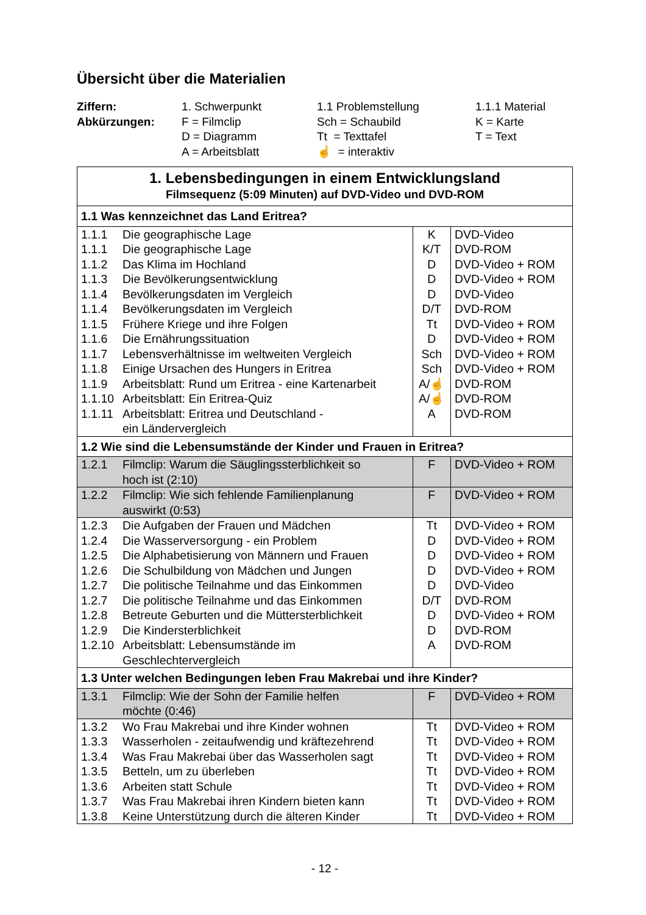Übersicht über die Materialien
| Ziffern: | 1. Schwerpunkt | 1.1 Problemstellung | 1.1.1 Material |
| Abkürzungen: | F = Filmclip | Sch = Schaubild | K = Karte |
| | D = Diagramm | Tt = Texttafel | T = Text |
| | A = Arbeitsblatt | ☝ = interaktiv | |
| 1. Lebensbedingungen in einem Entwicklungsland Filmsequenz (5:09 Minuten) auf DVD-Video und DVD-ROM | | | |
| 1.1 Was kennzeichnet das Land Eritrea? | | | |
| 1.1.1 | Die geographische Lage | K | DVD-Video |
| 1.1.1 | Die geographische Lage | K/T | DVD-ROM |
| 1.1.2 | Das Klima im Hochland | D | DVD-Video + ROM |
| 1.1.3 | Die Bevölkerungsentwicklung | D | DVD-Video + ROM |
| 1.1.4 | Bevölkerungsdaten im Vergleich | D | DVD-Video |
| 1.1.4 | Bevölkerungsdaten im Vergleich | D/T | DVD-ROM |
| 1.1.5 | Frühere Kriege und ihre Folgen | Tt | DVD-Video + ROM |
| 1.1.6 | Die Ernährungssituation | D | DVD-Video + ROM |
| 1.1.7 | Lebensverhältnisse im weltweiten Vergleich | Sch | DVD-Video + ROM |
| 1.1.8 | Einige Ursachen des Hungers in Eritrea | Sch | DVD-Video + ROM |
| 1.1.9 | Arbeitsblatt: Rund um Eritrea - eine Kartenarbeit | A/☝ | DVD-ROM |
| 1.1.10 | Arbeitsblatt: Ein Eritrea-Quiz | A/☝ | DVD-ROM |
| 1.1.11 | Arbeitsblatt: Eritrea und Deutschland - ein Ländervergleich | A | DVD-ROM |
| 1.2 Wie sind die Lebensumstände der Kinder und Frauen in Eritrea? | | | |
| 1.2.1 | Filmclip: Warum die Säuglingssterblichkeit so hoch ist (2:10) | F | DVD-Video + ROM |
| 1.2.2 | Filmclip: Wie sich fehlende Familienplanung auswirkt (0:53) | F | DVD-Video + ROM |
| 1.2.3 | Die Aufgaben der Frauen und Mädchen | Tt | DVD-Video + ROM |
| 1.2.4 | Die Wasserversorgung - ein Problem | D | DVD-Video + ROM |
| 1.2.5 | Die Alphabetisierung von Männern und Frauen | D | DVD-Video + ROM |
| 1.2.6 | Die Schulbildung von Mädchen und Jungen | D | DVD-Video + ROM |
| 1.2.7 | Die politische Teilnahme und das Einkommen | D | DVD-Video |
| 1.2.7 | Die politische Teilnahme und das Einkommen | D/T | DVD-ROM |
| 1.2.8 | Betreute Geburten und die Müttersterblichkeit | D | DVD-Video + ROM |
| 1.2.9 | Die Kindersterblichkeit | D | DVD-ROM |
| 1.2.10 | Arbeitsblatt: Lebensumstände im Geschlechtervergleich | A | DVD-ROM |
| 1.3 Unter welchen Bedingungen leben Frau Makrebai und ihre Kinder? | | | |
| 1.3.1 | Filmclip: Wie der Sohn der Familie helfen möchte (0:46) | F | DVD-Video + ROM |
| 1.3.2 | Wo Frau Makrebai und ihre Kinder wohnen | Tt | DVD-Video + ROM |
| 1.3.3 | Wasserholen - zeitaufwendig und kräftezehrend | Tt | DVD-Video + ROM |
| 1.3.4 | Was Frau Makrebai über das Wasserholen sagt | Tt | DVD-Video + ROM |
| 1.3.5 | Betteln, um zu überleben | Tt | DVD-Video + ROM |
| 1.3.6 | Arbeiten statt Schule | Tt | DVD-Video + ROM |
| 1.3.7 | Was Frau Makrebai ihren Kindern bieten kann | Tt | DVD-Video + ROM |
| 1.3.8 | Keine Unterstützung durch die älteren Kinder | Tt | DVD-Video + ROM |
- 12 -